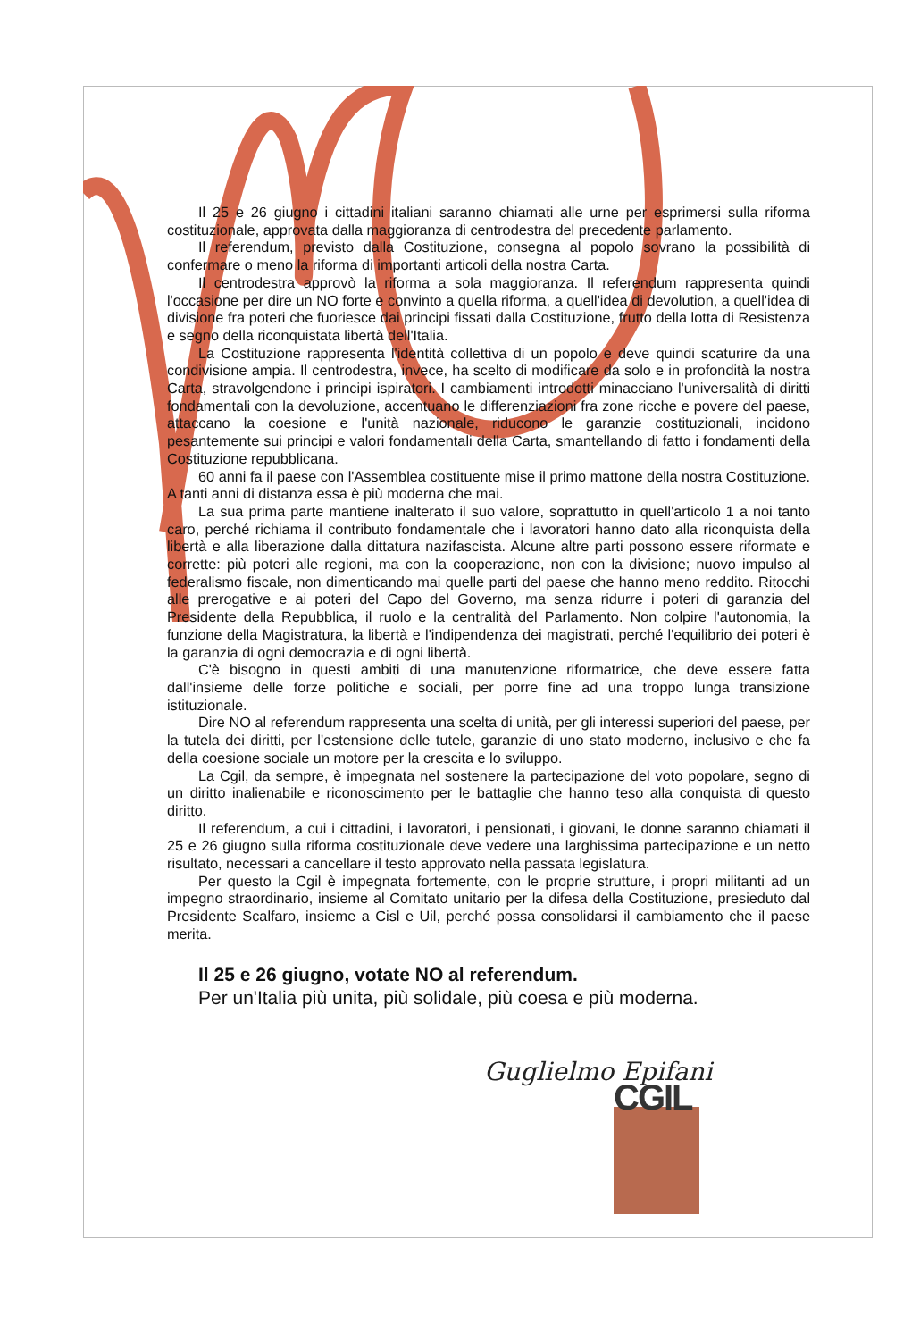Il 25 e 26 giugno i cittadini italiani saranno chiamati alle urne per esprimersi sulla riforma costituzionale, approvata dalla maggioranza di centrodestra del precedente parlamento.
Il referendum, previsto dalla Costituzione, consegna al popolo sovrano la possibilità di confermare o meno la riforma di importanti articoli della nostra Carta.
Il centrodestra approvò la riforma a sola maggioranza. Il referendum rappresenta quindi l'occasione per dire un NO forte e convinto a quella riforma, a quell'idea di devolution, a quell'idea di divisione fra poteri che fuoriesce dai principi fissati dalla Costituzione, frutto della lotta di Resistenza e segno della riconquistata libertà dell'Italia.
La Costituzione rappresenta l'identità collettiva di un popolo e deve quindi scaturire da una condivisione ampia. Il centrodestra, invece, ha scelto di modificare da solo e in profondità la nostra Carta, stravolgendone i principi ispiratori. I cambiamenti introdotti minacciano l'universalità di diritti fondamentali con la devoluzione, accentuano le differenziazioni fra zone ricche e povere del paese, attaccano la coesione e l'unità nazionale, riducono le garanzie costituzionali, incidono pesantemente sui principi e valori fondamentali della Carta, smantellando di fatto i fondamenti della Costituzione repubblicana.
60 anni fa il paese con l'Assemblea costituente mise il primo mattone della nostra Costituzione. A tanti anni di distanza essa è più moderna che mai.
La sua prima parte mantiene inalterato il suo valore, soprattutto in quell'articolo 1 a noi tanto caro, perché richiama il contributo fondamentale che i lavoratori hanno dato alla riconquista della libertà e alla liberazione dalla dittatura nazifascista. Alcune altre parti possono essere riformate e corrette: più poteri alle regioni, ma con la cooperazione, non con la divisione; nuovo impulso al federalismo fiscale, non dimenticando mai quelle parti del paese che hanno meno reddito. Ritocchi alle prerogative e ai poteri del Capo del Governo, ma senza ridurre i poteri di garanzia del Presidente della Repubblica, il ruolo e la centralità del Parlamento. Non colpire l'autonomia, la funzione della Magistratura, la libertà e l'indipendenza dei magistrati, perché l'equilibrio dei poteri è la garanzia di ogni democrazia e di ogni libertà.
C'è bisogno in questi ambiti di una manutenzione riformatrice, che deve essere fatta dall'insieme delle forze politiche e sociali, per porre fine ad una troppo lunga transizione istituzionale.
Dire NO al referendum rappresenta una scelta di unità, per gli interessi superiori del paese, per la tutela dei diritti, per l'estensione delle tutele, garanzie di uno stato moderno, inclusivo e che fa della coesione sociale un motore per la crescita e lo sviluppo.
La Cgil, da sempre, è impegnata nel sostenere la partecipazione del voto popolare, segno di un diritto inalienabile e riconoscimento per le battaglie che hanno teso alla conquista di questo diritto.
Il referendum, a cui i cittadini, i lavoratori, i pensionati, i giovani, le donne saranno chiamati il 25 e 26 giugno sulla riforma costituzionale deve vedere una larghissima partecipazione e un netto risultato, necessari a cancellare il testo approvato nella passata legislatura.
Per questo la Cgil è impegnata fortemente, con le proprie strutture, i propri militanti ad un impegno straordinario, insieme al Comitato unitario per la difesa della Costituzione, presieduto dal Presidente Scalfaro, insieme a Cisl e Uil, perché possa consolidarsi il cambiamento che il paese merita.
Il 25 e 26 giugno, votate NO al referendum.
Per un'Italia più unita, più solidale, più coesa e più moderna.
Guglielmo Epifani
CGIL